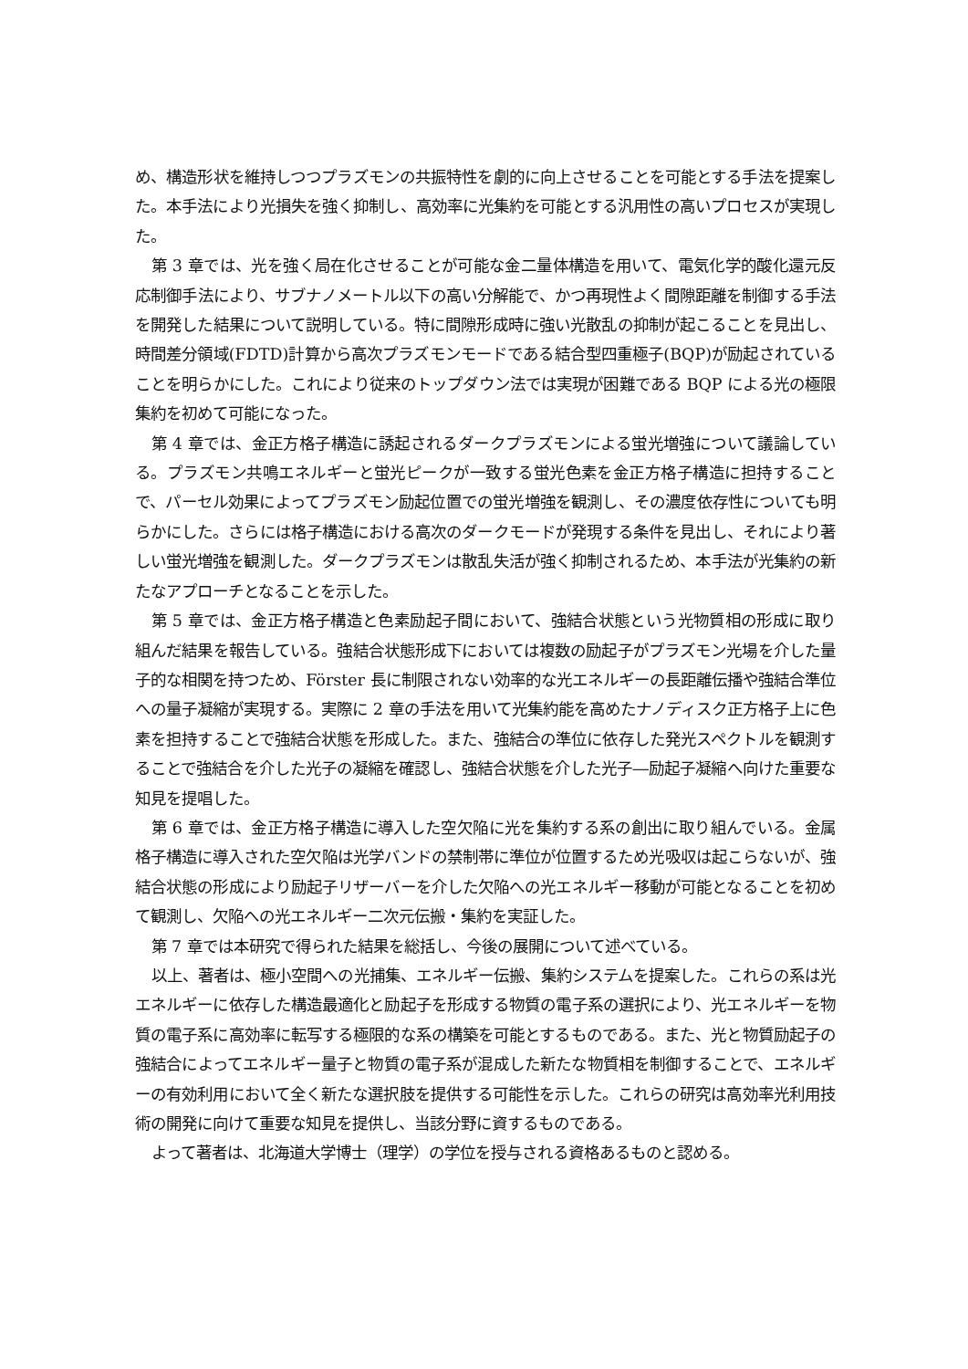め、構造形状を維持しつつプラズモンの共振特性を劇的に向上させることを可能とする手法を提案した。本手法により光損失を強く抑制し、高効率に光集約を可能とする汎用性の高いプロセスが実現した。
第 3 章では、光を強く局在化させることが可能な金二量体構造を用いて、電気化学的酸化還元反応制御手法により、サブナノメートル以下の高い分解能で、かつ再現性よく間隙距離を制御する手法を開発した結果について説明している。特に間隙形成時に強い光散乱の抑制が起こることを見出し、時間差分領域(FDTD)計算から高次プラズモンモードである結合型四重極子(BQP)が励起されていることを明らかにした。これにより従来のトップダウン法では実現が困難である BQP による光の極限集約を初めて可能になった。
第 4 章では、金正方格子構造に誘起されるダークプラズモンによる蛍光増強について議論している。プラズモン共鳴エネルギーと蛍光ピークが一致する蛍光色素を金正方格子構造に担持することで、パーセル効果によってプラズモン励起位置での蛍光増強を観測し、その濃度依存性についても明らかにした。さらには格子構造における高次のダークモードが発現する条件を見出し、それにより著しい蛍光増強を観測した。ダークプラズモンは散乱失活が強く抑制されるため、本手法が光集約の新たなアプローチとなることを示した。
第 5 章では、金正方格子構造と色素励起子間において、強結合状態という光物質相の形成に取り組んだ結果を報告している。強結合状態形成下においては複数の励起子がプラズモン光場を介した量子的な相関を持つため、Förster 長に制限されない効率的な光エネルギーの長距離伝播や強結合準位への量子凝縮が実現する。実際に 2 章の手法を用いて光集約能を高めたナノディスク正方格子上に色素を担持することで強結合状態を形成した。また、強結合の準位に依存した発光スペクトルを観測することで強結合を介した光子の凝縮を確認し、強結合状態を介した光子―励起子凝縮へ向けた重要な知見を提唱した。
第 6 章では、金正方格子構造に導入した空欠陥に光を集約する系の創出に取り組んでいる。金属格子構造に導入された空欠陥は光学バンドの禁制帯に準位が位置するため光吸収は起こらないが、強結合状態の形成により励起子リザーバーを介した欠陥への光エネルギー移動が可能となることを初めて観測し、欠陥への光エネルギー二次元伝搬・集約を実証した。
第 7 章では本研究で得られた結果を総括し、今後の展開について述べている。
以上、著者は、極小空間への光捕集、エネルギー伝搬、集約システムを提案した。これらの系は光エネルギーに依存した構造最適化と励起子を形成する物質の電子系の選択により、光エネルギーを物質の電子系に高効率に転写する極限的な系の構築を可能とするものである。また、光と物質励起子の強結合によってエネルギー量子と物質の電子系が混成した新たな物質相を制御することで、エネルギーの有効利用において全く新たな選択肢を提供する可能性を示した。これらの研究は高効率光利用技術の開発に向けて重要な知見を提供し、当該分野に資するものである。
よって著者は、北海道大学博士（理学）の学位を授与される資格あるものと認める。